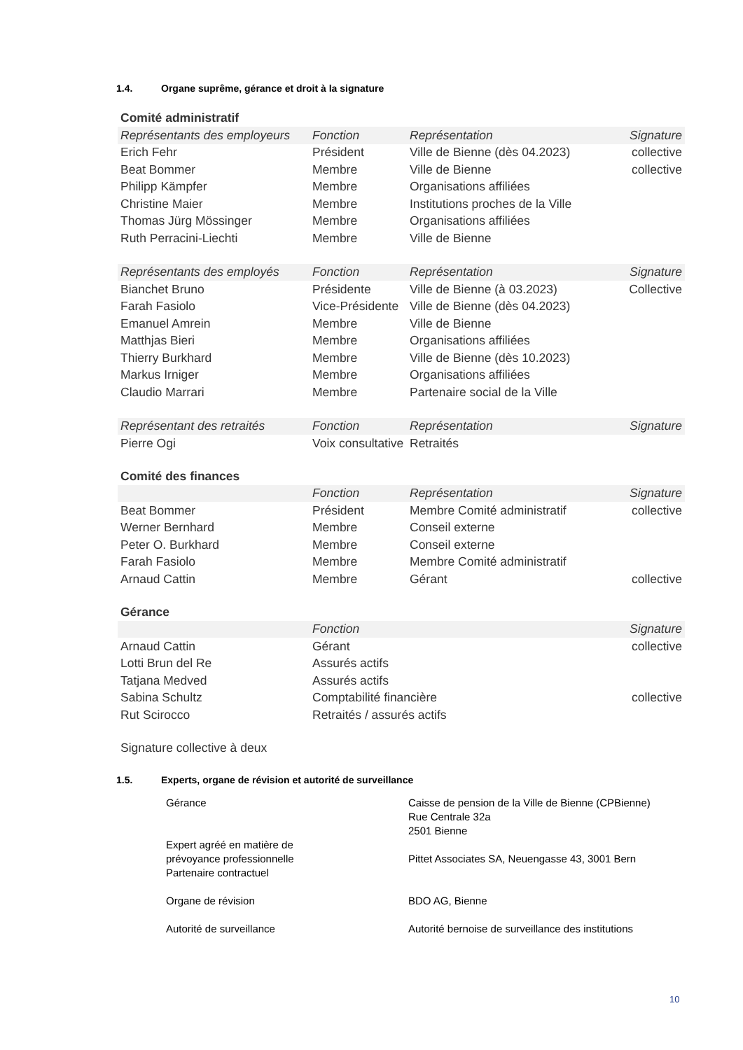1.4. Organe suprême, gérance et droit à la signature
Comité administratif
| Représentants des employeurs | Fonction | Représentation | Signature |
| --- | --- | --- | --- |
| Erich Fehr | Président | Ville de Bienne (dès 04.2023) | collective |
| Beat Bommer | Membre | Ville de Bienne | collective |
| Philipp Kämpfer | Membre | Organisations affiliées | |
| Christine Maier | Membre | Institutions proches de la Ville | |
| Thomas Jürg Mössinger | Membre | Organisations affiliées | |
| Ruth Perracini-Liechti | Membre | Ville de Bienne | |
| Représentants des employés | Fonction | Représentation | Signature |
| Bianchet Bruno | Présidente | Ville de Bienne (à 03.2023) | Collective |
| Farah Fasiolo | Vice-Présidente | Ville de Bienne (dès 04.2023) | |
| Emanuel Amrein | Membre | Ville de Bienne | |
| Matthjas Bieri | Membre | Organisations affiliées | |
| Thierry Burkhard | Membre | Ville de Bienne (dès 10.2023) | |
| Markus Irniger | Membre | Organisations affiliées | |
| Claudio Marrari | Membre | Partenaire social de la Ville | |
| Représentant des retraités | Fonction | Représentation | Signature |
| Pierre Ogi | Voix consultative | Retraités | |
Comité des finances
| | Fonction | Représentation | Signature |
| --- | --- | --- | --- |
| Beat Bommer | Président | Membre Comité administratif | collective |
| Werner Bernhard | Membre | Conseil externe | |
| Peter O. Burkhard | Membre | Conseil externe | |
| Farah Fasiolo | Membre | Membre Comité administratif | |
| Arnaud Cattin | Membre | Gérant | collective |
Gérance
| | Fonction | | Signature |
| --- | --- | --- | --- |
| Arnaud Cattin | Gérant | | collective |
| Lotti Brun del Re | Assurés actifs | | |
| Tatjana Medved | Assurés actifs | | |
| Sabina Schultz | Comptabilité financière | | collective |
| Rut Scirocco | Retraités / assurés actifs | | |
Signature collective à deux
1.5. Experts, organe de révision et autorité de surveillance
| Gérance | Caisse de pension de la Ville de Bienne (CPBienne) Rue Centrale 32a 2501 Bienne |
| Expert agréé en matière de prévoyance professionnelle Partenaire contractuel | Pittet Associates SA, Neuengasse 43, 3001 Bern |
| Organe de révision | BDO AG, Bienne |
| Autorité de surveillance | Autorité bernoise de surveillance des institutions |
10